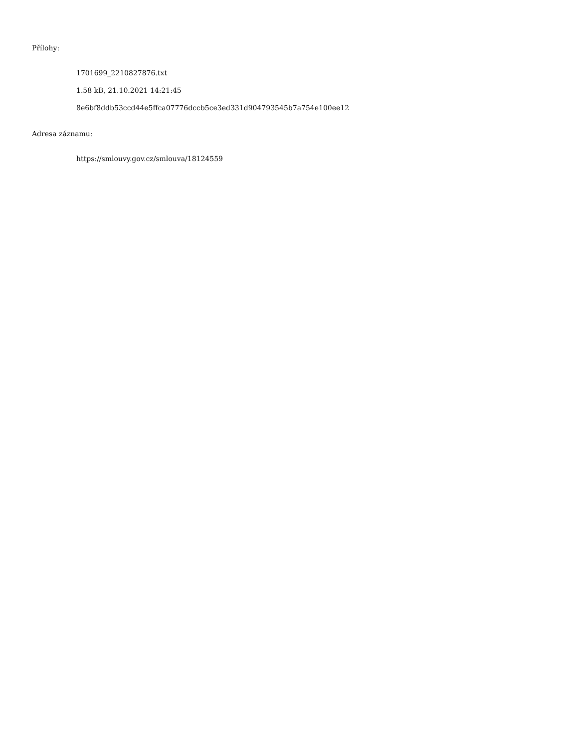Přílohy:
1701699_2210827876.txt
1.58 kB, 21.10.2021 14:21:45
8e6bf8ddb53ccd44e5ffca07776dccb5ce3ed331d904793545b7a754e100ee12
Adresa záznamu:
https://smlouvy.gov.cz/smlouva/18124559